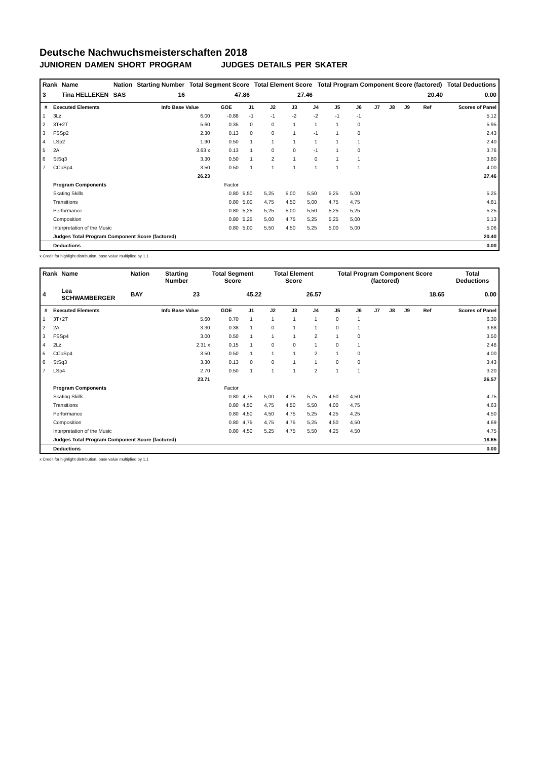Deutsche Nachwuchsmeisterschaften 2018
JUNIOREN DAMEN SHORT PROGRAM JUDGES DETAILS PER SKATER
| Rank | Name | Nation | Starting Number | Total Segment Score | Total Element Score | Total Program Component Score (factored) | Total Deductions |
| --- | --- | --- | --- | --- | --- | --- | --- |
| 3 | Tina HELLEKEN | SAS | 16 | 47.86 | 27.46 | 20.40 | 0.00 |
| # | Executed Elements | Info Base Value | GOE | J1 | J2 | J3 | J4 | J5 | J6 | J7 | J8 | J9 | Ref | Scores of Panel |
| --- | --- | --- | --- | --- | --- | --- | --- | --- | --- | --- | --- | --- | --- | --- |
| 1 | 3Lz | 6.00 | -0.88 | -1 | -1 | -2 | -2 | -1 | -1 | | | | | 5.12 |
| 2 | 3T+2T | 5.60 | 0.35 | 0 | 0 | 1 | 1 | 1 | 0 | | | | | 5.95 |
| 3 | FSSp2 | 2.30 | 0.13 | 0 | 0 | 1 | -1 | 1 | 0 | | | | | 2.43 |
| 4 | LSp2 | 1.90 | 0.50 | 1 | 1 | 1 | 1 | 1 | 1 | | | | | 2.40 |
| 5 | 2A | 3.63 x | 0.13 | 1 | 0 | 0 | -1 | 1 | 0 | | | | | 3.76 |
| 6 | StSq3 | 3.30 | 0.50 | 1 | 2 | 1 | 0 | 1 | 1 | | | | | 3.80 |
| 7 | CCoSp4 | 3.50 | 0.50 | 1 | 1 | 1 | 1 | 1 | 1 | | | | | 4.00 |
| | | 26.23 | | | | | | | | | | | | 27.46 |
| | Program Components | | Factor | | | | | | | | | | | |
| | Skating Skills | | 0.80 | 5,50 | 5,25 | 5,00 | 5,50 | 5,25 | 5,00 | | | | | 5.25 |
| | Transitions | | 0.80 | 5,00 | 4,75 | 4,50 | 5,00 | 4,75 | 4,75 | | | | | 4.81 |
| | Performance | | 0.80 | 5,25 | 5,25 | 5,00 | 5,50 | 5,25 | 5,25 | | | | | 5.25 |
| | Composition | | 0.80 | 5,25 | 5,00 | 4,75 | 5,25 | 5,25 | 5,00 | | | | | 5.13 |
| | Interpretation of the Music | | 0.80 | 5,00 | 5,50 | 4,50 | 5,25 | 5,00 | 5,00 | | | | | 5.06 |
| | Judges Total Program Component Score (factored) | | | | | | | | | | | | | 20.40 |
| | Deductions | | | | | | | | | | | | | 0.00 |
x Credit for highlight distribution, base value multiplied by 1.1
| Rank | Name | Nation | Starting Number | Total Segment Score | Total Element Score | Total Program Component Score (factored) | Total Deductions |
| --- | --- | --- | --- | --- | --- | --- | --- |
| 4 | Lea SCHWAMBERGER | BAY | 23 | 45.22 | 26.57 | 18.65 | 0.00 |
| # | Executed Elements | Info Base Value | GOE | J1 | J2 | J3 | J4 | J5 | J6 | J7 | J8 | J9 | Ref | Scores of Panel |
| --- | --- | --- | --- | --- | --- | --- | --- | --- | --- | --- | --- | --- | --- | --- |
| 1 | 3T+2T | 5.60 | 0.70 | 1 | 1 | 1 | 1 | 0 | 1 | | | | | 6.30 |
| 2 | 2A | 3.30 | 0.38 | 1 | 0 | 1 | 1 | 0 | 1 | | | | | 3.68 |
| 3 | FSSp4 | 3.00 | 0.50 | 1 | 1 | 1 | 2 | 1 | 0 | | | | | 3.50 |
| 4 | 2Lz | 2.31 x | 0.15 | 1 | 0 | 0 | 1 | 0 | 1 | | | | | 2.46 |
| 5 | CCoSp4 | 3.50 | 0.50 | 1 | 1 | 1 | 2 | 1 | 0 | | | | | 4.00 |
| 6 | StSq3 | 3.30 | 0.13 | 0 | 0 | 1 | 1 | 0 | 0 | | | | | 3.43 |
| 7 | LSp4 | 2.70 | 0.50 | 1 | 1 | 1 | 2 | 1 | 1 | | | | | 3.20 |
| | | 23.71 | | | | | | | | | | | | 26.57 |
| | Program Components | | Factor | | | | | | | | | | | |
| | Skating Skills | | 0.80 | 4,75 | 5,00 | 4,75 | 5,75 | 4,50 | 4,50 | | | | | 4.75 |
| | Transitions | | 0.80 | 4,50 | 4,75 | 4,50 | 5,50 | 4,00 | 4,75 | | | | | 4.63 |
| | Performance | | 0.80 | 4,50 | 4,50 | 4,75 | 5,25 | 4,25 | 4,25 | | | | | 4.50 |
| | Composition | | 0.80 | 4,75 | 4,75 | 4,75 | 5,25 | 4,50 | 4,50 | | | | | 4.69 |
| | Interpretation of the Music | | 0.80 | 4,50 | 5,25 | 4,75 | 5,50 | 4,25 | 4,50 | | | | | 4.75 |
| | Judges Total Program Component Score (factored) | | | | | | | | | | | | | 18.65 |
| | Deductions | | | | | | | | | | | | | 0.00 |
x Credit for highlight distribution, base value multiplied by 1.1